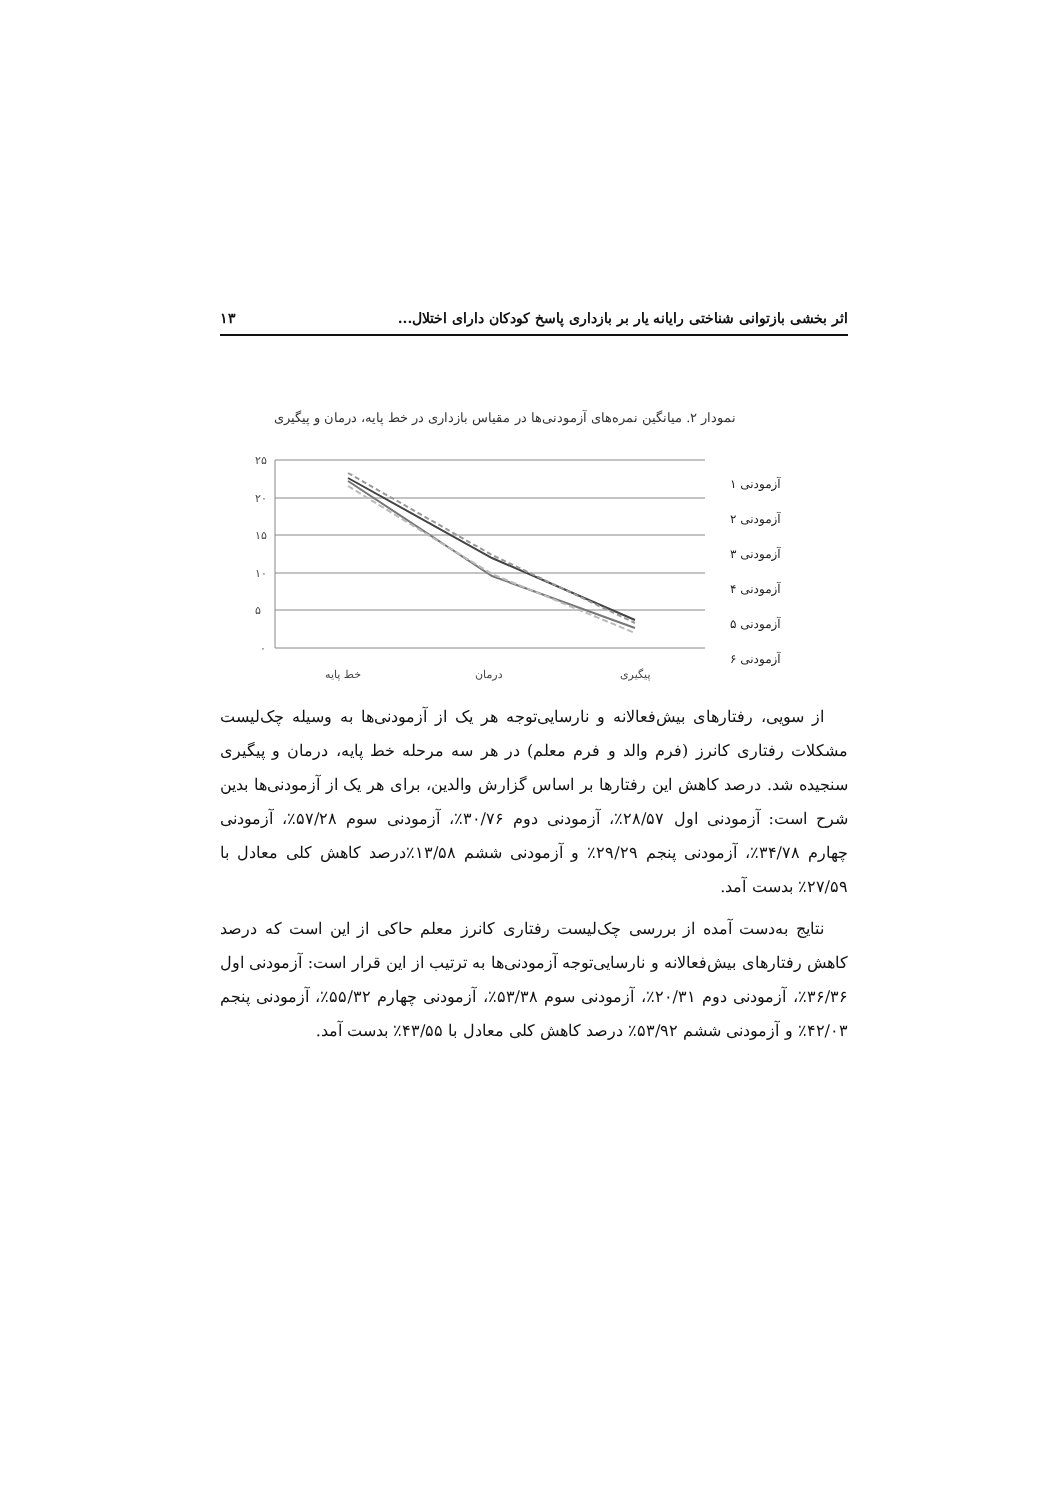اثر بخشی بازتوانی شناختی رایانه یار بر بازداری پاسخ کودکان دارای اختلال... ۱۳
نمودار ۲. میانگین نمره‌های آزمودنی‌ها در مقیاس بازداری در خط پایه، درمان و پیگیری
۲۵
۲۰
۱۵
۱۰
۵
۰
خط پایه
درمان
پیگیری
۱ آزمودنی
۲ آزمودنی
۳ آزمودنی
۴ آزمودنی
۵ آزمودنی
۶ آزمودنی
از سویی، رفتارهای بیش‌فعالانه و نارسایی‌توجه هر یک از آزمودنی‌ها به وسیله چک‌لیست مشکلات رفتاری کانرز (فرم والد و فرم معلم) در هر سه مرحله خط پایه، درمان و پیگیری سنجیده شد. درصد کاهش این رفتارها بر اساس گزارش والدین، برای هر یک از آزمودنی‌ها بدین شرح است: آزمودنی اول ۲۸/۵۷٪، آزمودنی دوم ۳۰/۷۶٪، آزمودنی سوم ۵۷/۲۸٪، آزمودنی چهارم ۳۴/۷۸٪، آزمودنی پنجم ۲۹/۲۹٪ و آزمودنی ششم ۱۳/۵۸٪درصد کاهش کلی معادل با ۲۷/۵۹٪ بدست آمد.
نتایج به‌دست آمده از بررسی چک‌لیست رفتاری کانرز معلم حاکی از این است که درصد کاهش رفتارهای بیش‌فعالانه و نارسایی‌توجه آزمودنی‌ها به ترتیب از این قرار است: آزمودنی اول ۳۶/۳۶٪، آزمودنی دوم ۲۰/۳۱٪، آزمودنی سوم ۵۳/۳۸٪، آزمودنی چهارم ۵۵/۳۲٪، آزمودنی پنجم ۴۲/۰۳٪ و آزمودنی ششم ۵۳/۹۲٪ درصد کاهش کلی معادل با ۴۳/۵۵٪ بدست آمد.